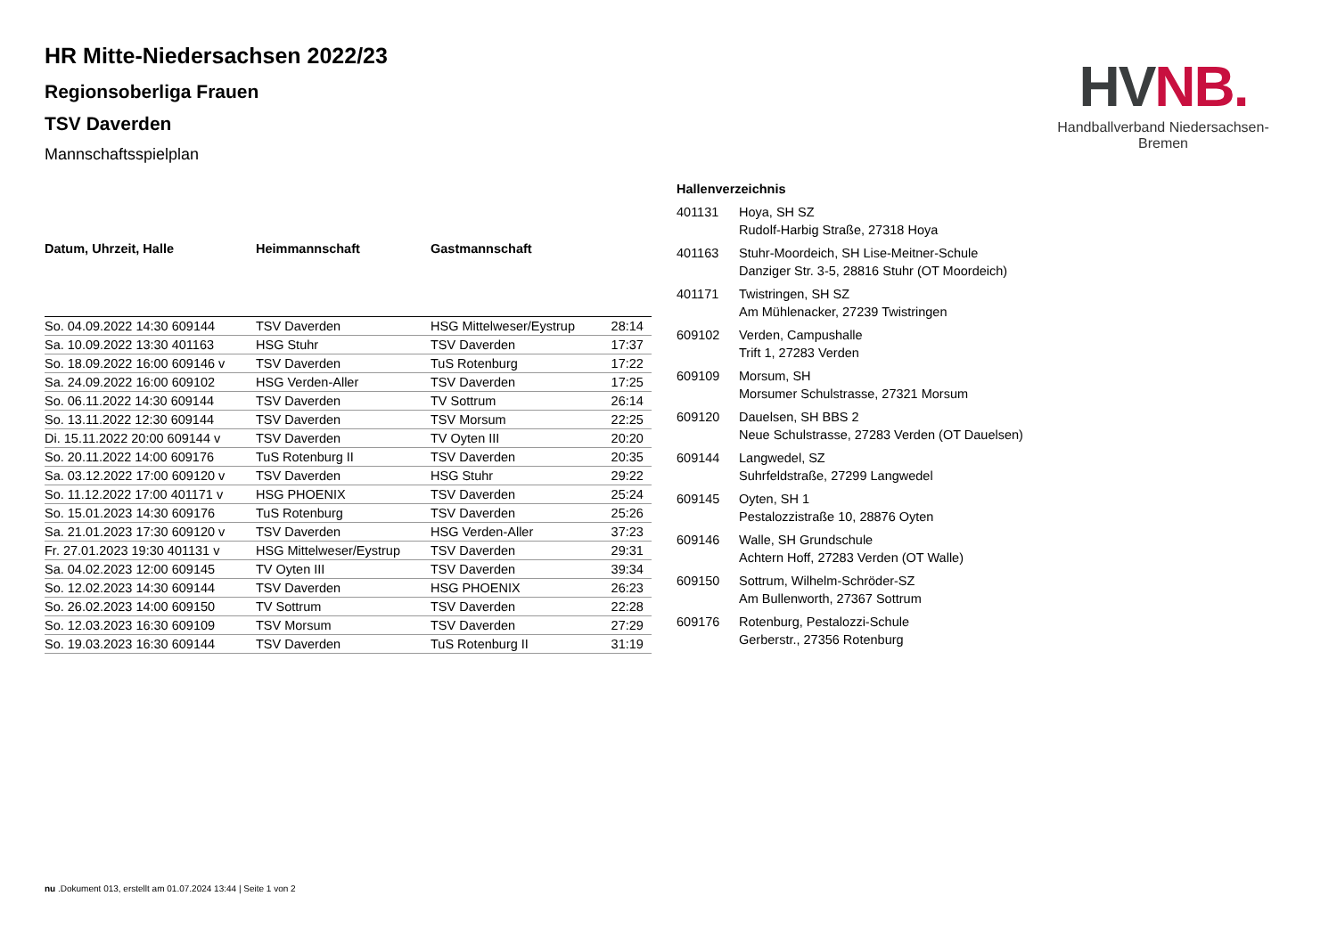HV NB.
Handballverband Niedersachsen-Bremen
HR Mitte-Niedersachsen 2022/23
Regionsoberliga Frauen
TSV Daverden
Mannschaftsspielplan
| Datum, Uhrzeit, Halle | Heimmannschaft | Gastmannschaft | |
| --- | --- | --- | --- |
| So. 04.09.2022 14:30 609144 | TSV Daverden | HSG Mittelweser/Eystrup | 28:14 |
| Sa. 10.09.2022 13:30 401163 | HSG Stuhr | TSV Daverden | 17:37 |
| So. 18.09.2022 16:00 609146 v | TSV Daverden | TuS Rotenburg | 17:22 |
| Sa. 24.09.2022 16:00 609102 | HSG Verden-Aller | TSV Daverden | 17:25 |
| So. 06.11.2022 14:30 609144 | TSV Daverden | TV Sottrum | 26:14 |
| So. 13.11.2022 12:30 609144 | TSV Daverden | TSV Morsum | 22:25 |
| Di. 15.11.2022 20:00 609144 v | TSV Daverden | TV Oyten III | 20:20 |
| So. 20.11.2022 14:00 609176 | TuS Rotenburg II | TSV Daverden | 20:35 |
| Sa. 03.12.2022 17:00 609120 v | TSV Daverden | HSG Stuhr | 29:22 |
| So. 11.12.2022 17:00 401171 v | HSG PHOENIX | TSV Daverden | 25:24 |
| So. 15.01.2023 14:30 609176 | TuS Rotenburg | TSV Daverden | 25:26 |
| Sa. 21.01.2023 17:30 609120 v | TSV Daverden | HSG Verden-Aller | 37:23 |
| Fr. 27.01.2023 19:30 401131 v | HSG Mittelweser/Eystrup | TSV Daverden | 29:31 |
| Sa. 04.02.2023 12:00 609145 | TV Oyten III | TSV Daverden | 39:34 |
| So. 12.02.2023 14:30 609144 | TSV Daverden | HSG PHOENIX | 26:23 |
| So. 26.02.2023 14:00 609150 | TV Sottrum | TSV Daverden | 22:28 |
| So. 12.03.2023 16:30 609109 | TSV Morsum | TSV Daverden | 27:29 |
| So. 19.03.2023 16:30 609144 | TSV Daverden | TuS Rotenburg II | 31:19 |
| Hallenverzeichnis | |
| --- | --- |
| 401131 | Hoya, SH SZ Rudolf-Harbig Straße, 27318 Hoya |
| 401163 | Stuhr-Moordeich, SH Lise-Meitner-Schule Danziger Str. 3-5, 28816 Stuhr (OT Moordeich) |
| 401171 | Twistringen, SH SZ Am Mühlenacker, 27239 Twistringen |
| 609102 | Verden, Campushalle Trift 1, 27283 Verden |
| 609109 | Morsum, SH Morsumer Schulstrasse, 27321 Morsum |
| 609120 | Dauelsen, SH BBS 2 Neue Schulstrasse, 27283 Verden (OT Dauelsen) |
| 609144 | Langwedel, SZ Suhrfeldstraße, 27299 Langwedel |
| 609145 | Oyten, SH 1 Pestalozzistraße 10, 28876 Oyten |
| 609146 | Walle, SH Grundschule Achtern Hoff, 27283 Verden (OT Walle) |
| 609150 | Sottrum, Wilhelm-Schröder-SZ Am Bullenworth, 27367 Sottrum |
| 609176 | Rotenburg, Pestalozzi-Schule Gerberstr., 27356 Rotenburg |
nu .Dokument 013, erstellt am 01.07.2024 13:44 | Seite 1 von 2